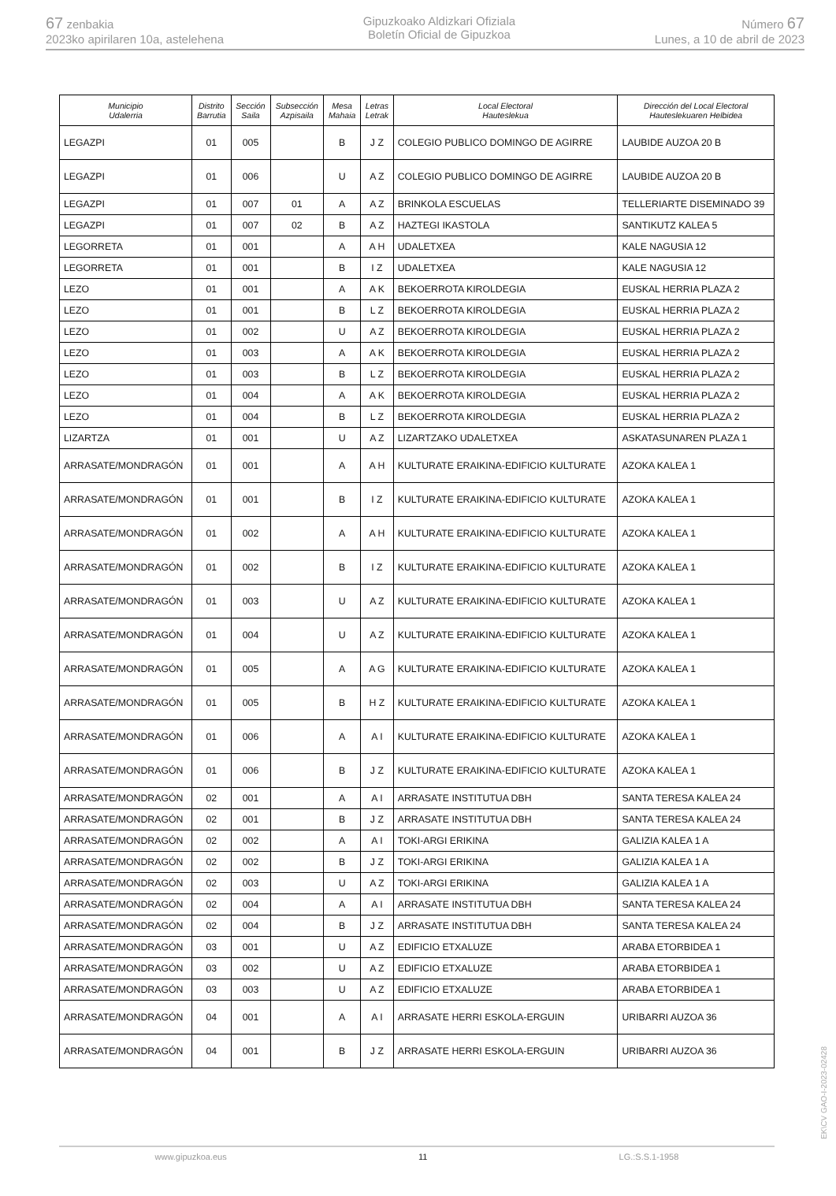67 zenbakia
2023ko apirilaren 10a, astelehena
Gipuzkoako Aldizkari Ofiziala
Boletín Oficial de Gipuzkoa
Número 67
Lunes, a 10 de abril de 2023
| Municipio Udalerria | Distrito Barrutia | Sección Saila | Subsección Azpisaila | Mesa Mahaia | Letras Letrak | Local Electoral Hauteslekua | Dirección del Local Electoral Hauteslekuaren Helbidea |
| --- | --- | --- | --- | --- | --- | --- | --- |
| LEGAZPI | 01 | 005 | | B | J Z | COLEGIO PUBLICO DOMINGO DE AGIRRE | LAUBIDE AUZOA 20 B |
| LEGAZPI | 01 | 006 | | U | A Z | COLEGIO PUBLICO DOMINGO DE AGIRRE | LAUBIDE AUZOA 20 B |
| LEGAZPI | 01 | 007 | 01 | A | A Z | BRINKOLA ESCUELAS | TELLERIARTE DISEMINADO 39 |
| LEGAZPI | 01 | 007 | 02 | B | A Z | HAZTEGI IKASTOLA | SANTIKUTZ KALEA 5 |
| LEGORRETA | 01 | 001 | | A | A H | UDALETXEA | KALE NAGUSIA 12 |
| LEGORRETA | 01 | 001 | | B | I Z | UDALETXEA | KALE NAGUSIA 12 |
| LEZO | 01 | 001 | | A | A K | BEKOERROTA KIROLDEGIA | EUSKAL HERRIA PLAZA 2 |
| LEZO | 01 | 001 | | B | L Z | BEKOERROTA KIROLDEGIA | EUSKAL HERRIA PLAZA 2 |
| LEZO | 01 | 002 | | U | A Z | BEKOERROTA KIROLDEGIA | EUSKAL HERRIA PLAZA 2 |
| LEZO | 01 | 003 | | A | A K | BEKOERROTA KIROLDEGIA | EUSKAL HERRIA PLAZA 2 |
| LEZO | 01 | 003 | | B | L Z | BEKOERROTA KIROLDEGIA | EUSKAL HERRIA PLAZA 2 |
| LEZO | 01 | 004 | | A | A K | BEKOERROTA KIROLDEGIA | EUSKAL HERRIA PLAZA 2 |
| LEZO | 01 | 004 | | B | L Z | BEKOERROTA KIROLDEGIA | EUSKAL HERRIA PLAZA 2 |
| LIZARTZA | 01 | 001 | | U | A Z | LIZARTZAKO UDALETXEA | ASKATASUNAREN PLAZA 1 |
| ARRASATE/MONDRAGÓN | 01 | 001 | | A | A H | KULTURATE ERAIKINA-EDIFICIO KULTURATE | AZOKA KALEA 1 |
| ARRASATE/MONDRAGÓN | 01 | 001 | | B | I Z | KULTURATE ERAIKINA-EDIFICIO KULTURATE | AZOKA KALEA 1 |
| ARRASATE/MONDRAGÓN | 01 | 002 | | A | A H | KULTURATE ERAIKINA-EDIFICIO KULTURATE | AZOKA KALEA 1 |
| ARRASATE/MONDRAGÓN | 01 | 002 | | B | I Z | KULTURATE ERAIKINA-EDIFICIO KULTURATE | AZOKA KALEA 1 |
| ARRASATE/MONDRAGÓN | 01 | 003 | | U | A Z | KULTURATE ERAIKINA-EDIFICIO KULTURATE | AZOKA KALEA 1 |
| ARRASATE/MONDRAGÓN | 01 | 004 | | U | A Z | KULTURATE ERAIKINA-EDIFICIO KULTURATE | AZOKA KALEA 1 |
| ARRASATE/MONDRAGÓN | 01 | 005 | | A | A G | KULTURATE ERAIKINA-EDIFICIO KULTURATE | AZOKA KALEA 1 |
| ARRASATE/MONDRAGÓN | 01 | 005 | | B | H Z | KULTURATE ERAIKINA-EDIFICIO KULTURATE | AZOKA KALEA 1 |
| ARRASATE/MONDRAGÓN | 01 | 006 | | A | A I | KULTURATE ERAIKINA-EDIFICIO KULTURATE | AZOKA KALEA 1 |
| ARRASATE/MONDRAGÓN | 01 | 006 | | B | J Z | KULTURATE ERAIKINA-EDIFICIO KULTURATE | AZOKA KALEA 1 |
| ARRASATE/MONDRAGÓN | 02 | 001 | | A | A I | ARRASATE INSTITUTUA DBH | SANTA TERESA KALEA 24 |
| ARRASATE/MONDRAGÓN | 02 | 001 | | B | J Z | ARRASATE INSTITUTUA DBH | SANTA TERESA KALEA 24 |
| ARRASATE/MONDRAGÓN | 02 | 002 | | A | A I | TOKI-ARGI ERIKINA | GALIZIA KALEA 1 A |
| ARRASATE/MONDRAGÓN | 02 | 002 | | B | J Z | TOKI-ARGI ERIKINA | GALIZIA KALEA 1 A |
| ARRASATE/MONDRAGÓN | 02 | 003 | | U | A Z | TOKI-ARGI ERIKINA | GALIZIA KALEA 1 A |
| ARRASATE/MONDRAGÓN | 02 | 004 | | A | A I | ARRASATE INSTITUTUA DBH | SANTA TERESA KALEA 24 |
| ARRASATE/MONDRAGÓN | 02 | 004 | | B | J Z | ARRASATE INSTITUTUA DBH | SANTA TERESA KALEA 24 |
| ARRASATE/MONDRAGÓN | 03 | 001 | | U | A Z | EDIFICIO ETXALUZE | ARABA ETORBIDEA 1 |
| ARRASATE/MONDRAGÓN | 03 | 002 | | U | A Z | EDIFICIO ETXALUZE | ARABA ETORBIDEA 1 |
| ARRASATE/MONDRAGÓN | 03 | 003 | | U | A Z | EDIFICIO ETXALUZE | ARABA ETORBIDEA 1 |
| ARRASATE/MONDRAGÓN | 04 | 001 | | A | A I | ARRASATE HERRI ESKOLA-ERGUIN | URIBARRI AUZOA 36 |
| ARRASATE/MONDRAGÓN | 04 | 001 | | B | J Z | ARRASATE HERRI ESKOLA-ERGUIN | URIBARRI AUZOA 36 |
EK\CV GAO-I-2023-02428
www.gipuzkoa.eus 11 LG.:S.S.1-1958